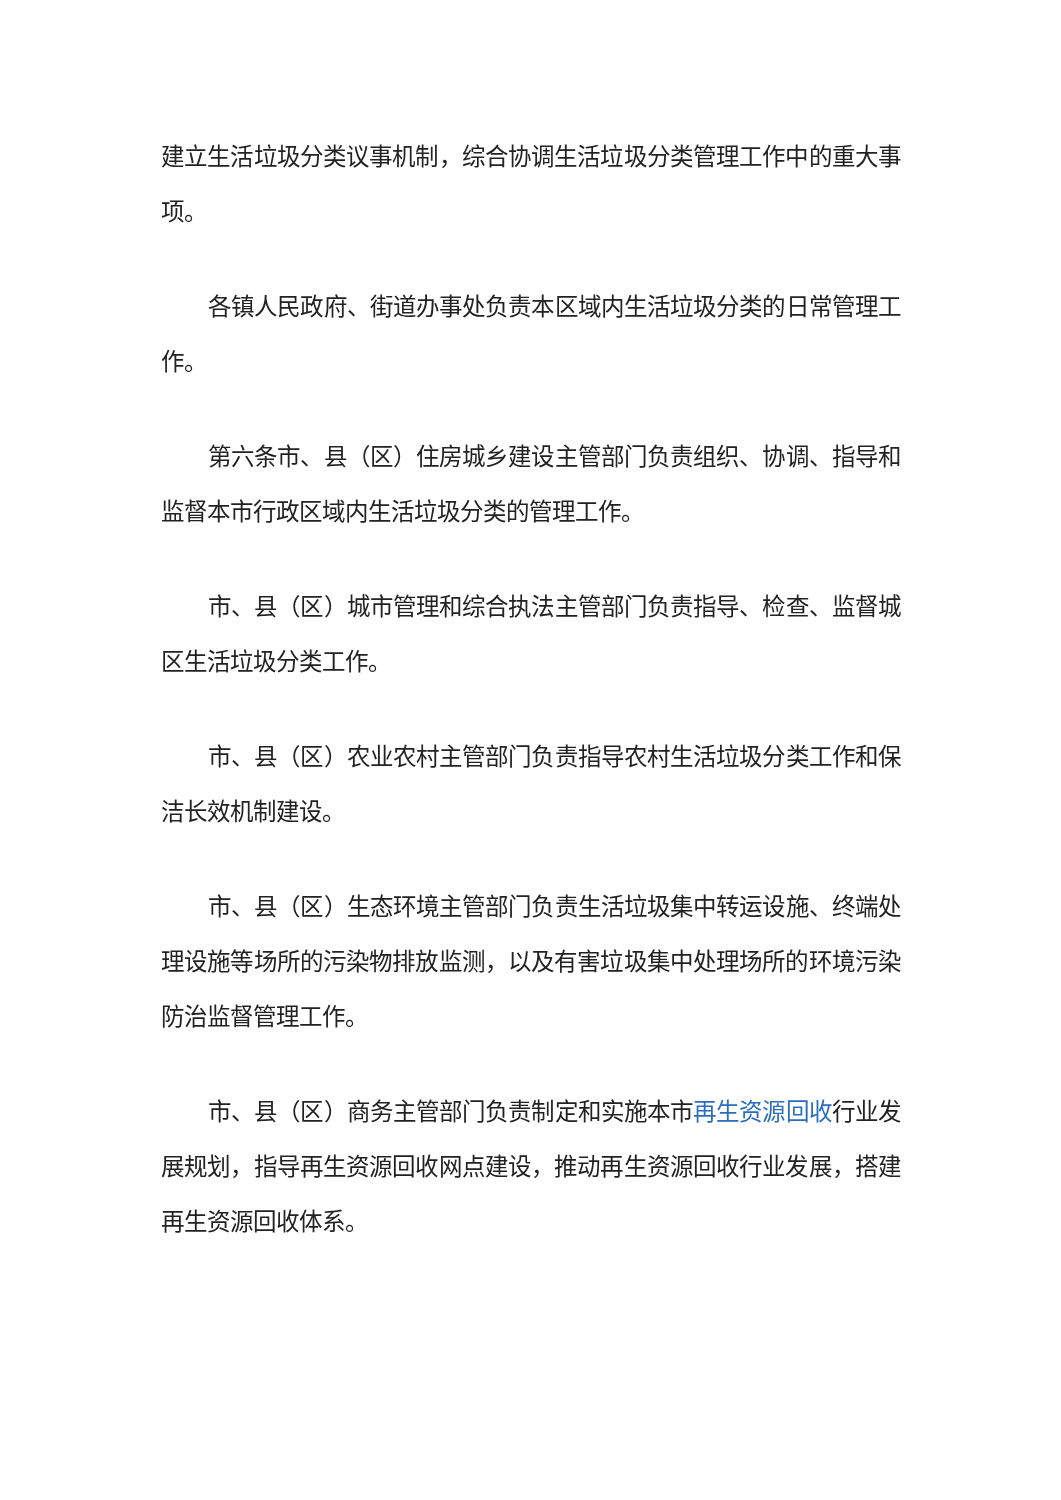建立生活垃圾分类议事机制，综合协调生活垃圾分类管理工作中的重大事项。
各镇人民政府、街道办事处负责本区域内生活垃圾分类的日常管理工作。
第六条市、县（区）住房城乡建设主管部门负责组织、协调、指导和监督本市行政区域内生活垃圾分类的管理工作。
市、县（区）城市管理和综合执法主管部门负责指导、检查、监督城区生活垃圾分类工作。
市、县（区）农业农村主管部门负责指导农村生活垃圾分类工作和保洁长效机制建设。
市、县（区）生态环境主管部门负责生活垃圾集中转运设施、终端处理设施等场所的污染物排放监测，以及有害垃圾集中处理场所的环境污染防治监督管理工作。
市、县（区）商务主管部门负责制定和实施本市再生资源回收行业发展规划，指导再生资源回收网点建设，推动再生资源回收行业发展，搭建再生资源回收体系。